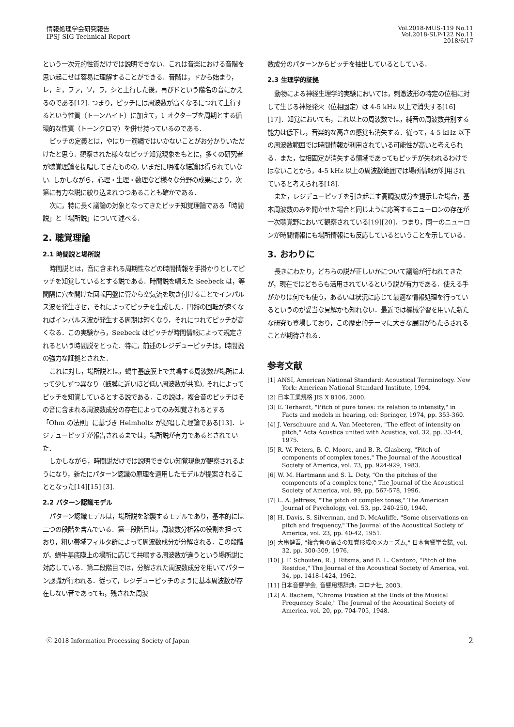情報処理学会研究報告
IPSJ SIG Technical Report
Vol.2018-MUS-119 No.11
Vol.2018-SLP-122 No.11
2018/6/17
という一次元的性質だけでは説明できない．これは音楽における音階を思い起こせば容易に理解することができる．音階は，ドから始まり，レ，ミ，ファ，ソ，ラ，シと上行した後，再びドという階名の音にかえるのである[12]. つまり，ピッチには周波数が高くなるにつれて上行するという性質（トーンハイト）に加えて，1 オクターブを周期とする循環的な性質（トーンクロマ）を併せ持っているのである．
ピッチの定義とは，やはり一筋縄ではいかないことがお分かりいただけたと思う．観察された様々なピッチ知覚現象をもとに，多くの研究者が聴覚理論を提唱してきたものの, いまだに明確な結論は得られていない. しかしながら，心理・生理・数理など様々な分野の成果により，次第に有力な説に絞り込まれつつあることも確かである．
次に，特に長く議論の対象となってきたピッチ知覚理論である「時間説」と「場所説」について述べる．
2. 聴覚理論
2.1 時間説と場所説
時間説とは，音に含まれる周期性などの時間情報を手掛かりとしてピッチを知覚しているとする説である．時間説を唱えた Seebeck は，等間隔に穴を開けた回転円盤に管から空気流を吹き付けることでインパルス波を発生させ，それによってピッチを生成した．円盤の回転が速くなればインパルス波が発生する周期は短くなり，それにつれてピッチが高くなる．この実験から，Seebeck はピッチが時間情報によって規定されるという時間説をとった．特に，前述のレジデューピッチは，時間説の強力な証拠とされた．
これに対し，場所説とは，蝸牛基底膜上で共鳴する周波数が場所によって少しずつ異なり（鼓膜に近いほど低い周波数が共鳴), それによってピッチを知覚しているとする説である．この説は，複合音のピッチはその音に含まれる周波数成分の存在によってのみ知覚されるとする「Ohm の法則」に基づき Helmholtz が提唱した理論である[13]．レジデューピッチが報告されるまでは，場所説が有力であるとされていた．
しかしながら，時間説だけでは説明できない知覚現象が観察されるようになり，新たにパターン認識の原理を適用したモデルが提案されることとなった[14][15] [3].
2.2 パターン認識モデル
パターン認識モデルは，場所説を踏襲するモデルであり，基本的には二つの段階を含んでいる．第一段階目は，周波数分析器の役割を担っており，粗い帯域フィルタ群によって周波数成分が分解される．この段階が，蝸牛基底膜上の場所に応じて共鳴する周波数が違うという場所説に対応している．第二段階目では，分解された周波数成分を用いてパターン認識が行われる．従って，レジデューピッチのように基本周波数が存在しない音であっても，残された周波
数成分のパターンからピッチを抽出しているとしている．
2.3 生理学的証拠
動物による神経生理学的実験においては，刺激波形の特定の位相に対して生じる神経発火（位相固定）は 4-5 kHz 以上で消失する[16][17]．知覚においても，これ以上の周波数では，純音の周波数弁別する能力は低下し，音楽的な高さの感覚も消失する．従って，4-5 kHz 以下の周波数範囲では時間情報が利用されている可能性が高いと考えられる．また，位相固定が消失する領域であってもピッチが失われるわけではないことから，4-5 kHz 以上の周波数範囲では場所情報が利用されていると考えられる[18].
また，レジデューピッチを引き起こす高調波成分を提示した場合，基本周波数のみを聞かせた場合と同じように応答するニューロンの存在が一次聴覚野において観察されている[19][20]．つまり，同一のニューロンが時間情報にも場所情報にも反応しているということを示している．
3. おわりに
長きにわたり，どちらの説が正しいかについて議論が行われてきたが，現在ではどちらも活用されているという説が有力である．使える手がかりは何でも使う，あるいは状況に応じて最適な情報処理を行っているというのが妥当な見解かも知れない．最近では機械学習を用いた新たな研究も登場しており，この歴史的テーマに大きな展開がもたらされることが期待される．
参考文献
[1] ANSI, American National Standard: Acoustical Terminology. New York: American National Standard Institute, 1994.
[2] 日本工業規格 JIS X 8106, 2000.
[3] E. Terhardt, "Pitch of pure tones: its relation to intensity," in Facts and models in hearing, ed: Springer, 1974, pp. 353-360.
[4] J. Verschuure and A. Van Meeteren, "The effect of intensity on pitch," Acta Acustica united with Acustica, vol. 32, pp. 33-44, 1975.
[5] R. W. Peters, B. C. Moore, and B. R. Glasberg, "Pitch of components of complex tones," The Journal of the Acoustical Society of America, vol. 73, pp. 924-929, 1983.
[6] W. M. Hartmann and S. L. Doty, "On the pitches of the components of a complex tone," The Journal of the Acoustical Society of America, vol. 99, pp. 567-578, 1996.
[7] L. A. Jeffress, "The pitch of complex tones," The American Journal of Psychology, vol. 53, pp. 240-250, 1940.
[8] H. Davis, S. Silverman, and D. McAuliffe, "Some observations on pitch and frequency," The Journal of the Acoustical Society of America, vol. 23, pp. 40-42, 1951.
[9] 大串健吾, "複合音の高さの知覚形成のメカニズム," 日本音響学会誌, vol. 32, pp. 300-309, 1976.
[10] J. F. Schouten, R. J. Ritsma, and B. L. Cardozo, "Pitch of the Residue," The Journal of the Acoustical Society of America, vol. 34, pp. 1418-1424, 1962.
[11] 日本音響学会, 音響用語辞典: コロナ社, 2003.
[12] A. Bachem, "Chroma Fixation at the Ends of the Musical Frequency Scale," The Journal of the Acoustical Society of America, vol. 20, pp. 704-705, 1948.
ⓒ 2018 Information Processing Society of Japan
2